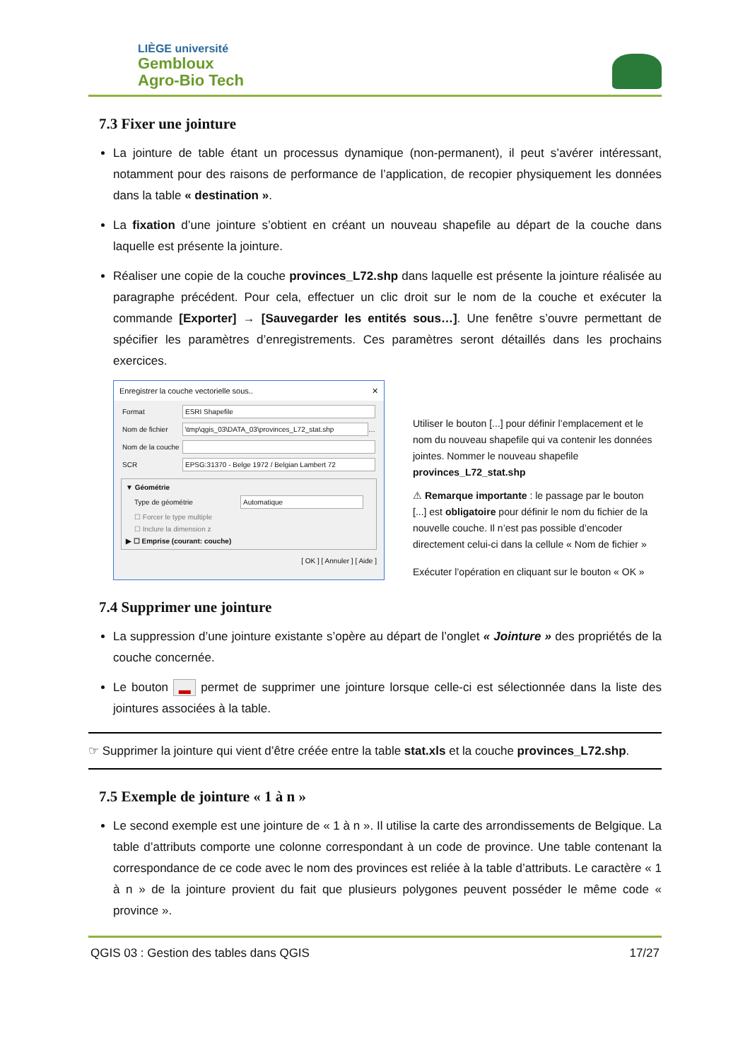LIÈGE université
Gembloux
Agro-Bio Tech
7.3 Fixer une jointure
La jointure de table étant un processus dynamique (non-permanent), il peut s’avérer intéressant, notamment pour des raisons de performance de l’application, de recopier physiquement les données dans la table « destination ».
La fixation d’une jointure s’obtient en créant un nouveau shapefile au départ de la couche dans laquelle est présente la jointure.
Réaliser une copie de la couche provinces_L72.shp dans laquelle est présente la jointure réalisée au paragraphe précédent. Pour cela, effectuer un clic droit sur le nom de la couche et exécuter la commande [Exporter] → [Sauvegarder les entités sous…]. Une fenêtre s’ouvre permettant de spécifier les paramètres d’enregistrements. Ces paramètres seront détaillés dans les prochains exercices.
Enregistrer la couche vectorielle sous.. ✕
Format
ESRI Shapefile
Nom de fichier
\tmp\qgis_03\DATA_03\provinces_L72_stat.shp
…
Nom de la couche
SCR
EPSG:31370 - Belge 1972 / Belgian Lambert 72
▼ Géométrie
Type de géométrie
Automatique
☐ Forcer le type multiple
☐ Inclure la dimension z
▶ ☐ Emprise (courant: couche)
[ OK ] [ Annuler ] [ Aide ]
Utiliser le bouton [...] pour définir l’emplacement et le nom du nouveau shapefile qui va contenir les données jointes. Nommer le nouveau shapefile provinces_L72_stat.shp
⚠ Remarque importante : le passage par le bouton [...] est obligatoire pour définir le nom du fichier de la nouvelle couche. Il n’est pas possible d’encoder directement celui-ci dans la cellule « Nom de fichier »
Exécuter l’opération en cliquant sur le bouton « OK »
7.4 Supprimer une jointure
La suppression d’une jointure existante s’opère au départ de l’onglet « Jointure » des propriétés de la couche concernée.
Le bouton ▬ permet de supprimer une jointure lorsque celle-ci est sélectionnée dans la liste des jointures associées à la table.
☞ Supprimer la jointure qui vient d’être créée entre la table stat.xls et la couche provinces_L72.shp.
7.5 Exemple de jointure « 1 à n »
Le second exemple est une jointure de « 1 à n ». Il utilise la carte des arrondissements de Belgique. La table d’attributs comporte une colonne correspondant à un code de province. Une table contenant la correspondance de ce code avec le nom des provinces est reliée à la table d’attributs. Le caractère « 1 à n » de la jointure provient du fait que plusieurs polygones peuvent posséder le même code « province ».
QGIS 03 : Gestion des tables dans QGIS 17/27